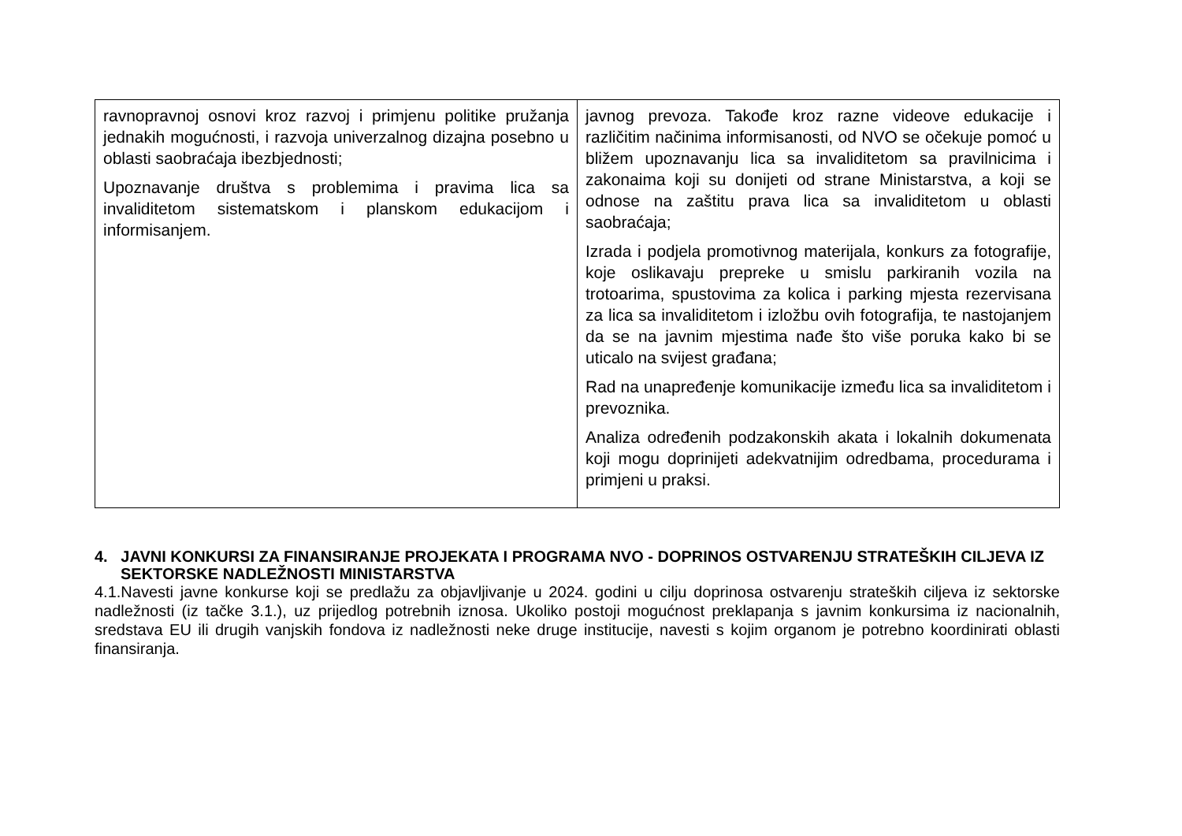| ravnopravnoj osnovi kroz razvoj i primjenu politike pružanja jednakih mogućnosti, i razvoja univerzalnog dizajna posebno u oblasti saobraćaja ibezbjednosti; Upoznavanje društva s problemima i pravima lica sa invaliditetom sistematskom i planskom edukacijom i informisanjem. | javnog prevoza. Takođe kroz razne videove edukacije i različitim načinima informisanosti, od NVO se očekuje pomoć u bližem upoznavanju lica sa invaliditetom sa pravilnicima i zakonaima koji su donijeti od strane Ministarstva, a koji se odnose na zaštitu prava lica sa invaliditetom u oblasti saobraćaja; Izrada i podjela promotivnog materijala, konkurs za fotografije, koje oslikavaju prepreke u smislu parkiranih vozila na trotoarima, spustovima za kolica i parking mjesta rezervisana za lica sa invaliditetom i izložbu ovih fotografija, te nastojanjem da se na javnim mjestima nađe što više poruka kako bi se uticalo na svijest građana; Rad na unapređenje komunikacije između lica sa invaliditetom i prevoznika. Analiza određenih podzakonskih akata i lokalnih dokumenata koji mogu doprinijeti adekvatnijim odredbama, procedurama i primjeni u praksi. |
4. JAVNI KONKURSI ZA FINANSIRANJE PROJEKATA I PROGRAMA NVO - DOPRINOS OSTVARENJU STRATEŠKIH CILJEVA IZ SEKTORSKE NADLEŽNOSTI MINISTARSTVA
4.1.Navesti javne konkurse koji se predlažu za objavljivanje u 2024. godini u cilju doprinosa ostvarenju strateških ciljeva iz sektorske nadležnosti (iz tačke 3.1.), uz prijedlog potrebnih iznosa. Ukoliko postoji mogućnost preklapanja s javnim konkursima iz nacionalnih, sredstava EU ili drugih vanjskih fondova iz nadležnosti neke druge institucije, navesti s kojim organom je potrebno koordinirati oblasti finansiranja.